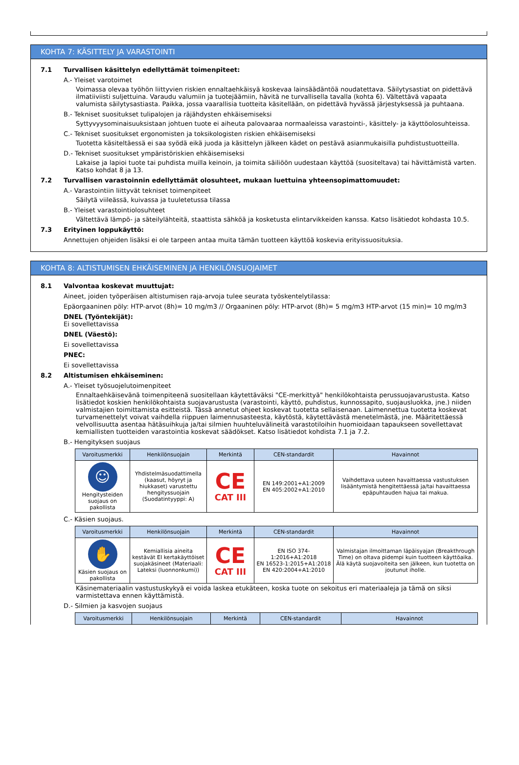KOHTA 7: KÄSITTELY JA VARASTOINTI
7.1 Turvallisen käsittelyn edellyttämät toimenpiteet:
A.- Yleiset varotoimet
Voimassa olevaa työhön liittyvien riskien ennaltaehkäisyä koskevaa lainsäädäntöä noudatettava. Säilytysastiat on pidettävä ilmatiiviisti suljettuina. Varaudu valumiin ja tuotejäämiin, hävitä ne turvallisella tavalla (kohta 6). Vältettävä vapaata valumista säilytysastiasta. Paikka, jossa vaarallisia tuotteita käsitellään, on pidettävä hyvässä järjestyksessä ja puhtaana.
B.- Tekniset suositukset tulipalojen ja räjähdysten ehkäisemiseksi
Syttyvyysominaisuuksistaan johtuen tuote ei aiheuta palovaaraa normaaleissa varastointi-, käsittely- ja käyttöolosuhteissa.
C.- Tekniset suositukset ergonomisten ja toksikologisten riskien ehkäisemiseksi
Tuotetta käsiteltäessä ei saa syödä eikä juoda ja käsittelyn jälkeen kädet on pestävä asianmukaisilla puhdistustuotteilla.
D.- Tekniset suositukset ympäristöriskien ehkäisemiseksi
Lakaise ja lapioi tuote tai puhdista muilla keinoin, ja toimita säiliöön uudestaan käyttöä (suositeltava) tai hävittämistä varten. Katso kohdat 8 ja 13.
7.2 Turvallisen varastoinnin edellyttämät olosuhteet, mukaan luettuina yhteensopimattomuudet:
A.- Varastointiin liittyvät tekniset toimenpiteet
Säilytä viileässä, kuivassa ja tuuletetussa tilassa
B.- Yleiset varastointiolosuhteet
Vältettävä lämpö- ja säteilylähteitä, staattista sähköä ja kosketusta elintarvikkeiden kanssa. Katso lisätiedot kohdasta 10.5.
7.3 Erityinen loppukäyttö:
Annettujen ohjeiden lisäksi ei ole tarpeen antaa muita tämän tuotteen käyttöä koskevia erityissuosituksia.
KOHTA 8: ALTISTUMISEN EHKÄISEMINEN JA HENKILÖNSUOJAIMET
8.1 Valvontaa koskevat muuttujat:
Aineet, joiden työperäisen altistumisen raja-arvoja tulee seurata työskentelytilassa:
Epäorgaaninen pöly: HTP-arvot (8h)= 10 mg/m3 // Orgaaninen pöly: HTP-arvot (8h)= 5 mg/m3 HTP-arvot (15 min)= 10 mg/m3
DNEL (Työntekijät):
Ei sovellettavissa
DNEL (Väestö):
Ei sovellettavissa
PNEC:
Ei sovellettavissa
8.2 Altistumisen ehkäiseminen:
A.- Yleiset työsuojelutoimenpiteet
Ennaltaehkäisevänä toimenpiteenä suositellaan käytettäväksi "CE-merkittyä" henkilökohtaista perussuojavarustusta. Katso lisätiedot koskien henkilökohtaista suojavarustusta (varastointi, käyttö, puhdistus, kunnossapito, suojausluokka, jne.) niiden valmistajien toimittamista esitteistä. Tässä annetut ohjeet koskevat tuotetta sellaisenaan. Laimennettua tuotetta koskevat turvamenettelyt voivat vaihdella riippuen laimennusasteesta, käytöstä, käytettävästä menetelmästä, jne. Määritettäessä velvollisuutta asentaa hätäsuihkuja ja/tai silmien huuhteluvälineitä varastotiloihin huomioidaan tapaukseen sovellettavat kemiallisten tuotteiden varastointia koskevat säädökset. Katso lisätiedot kohdista 7.1 ja 7.2.
B.- Hengityksen suojaus
| Varoitusmerkki | Henkilönsuojain | Merkintä | CEN-standardit | Havainnot |
| --- | --- | --- | --- | --- |
| ☺ Hengitysteiden suojaus on pakollista | Yhdistelmäsuodattimella (kaasut, höyryt ja hiukkaset) varustettu hengityssuojain (Suodatintyyppi: A) | CE CAT III | EN 149:2001+A1:2009 EN 405:2002+A1:2010 | Vaihdettava uuteen havaittaessa vastustuksen lisääntymistä hengitettäessä ja/tai havaittaessa epäpuhtauden hajua tai makua. |
C.- Käsien suojaus.
| Varoitusmerkki | Henkilönsuojain | Merkintä | CEN-standardit | Havainnot |
| --- | --- | --- | --- | --- |
| ✋ Käsien suojaus on pakollista | Kemiallisia aineita kestävät EI kertakäyttöiset suojakäsineet (Materiaali: Lateksi (luonnonkumi)) | CE CAT III | EN ISO 374-1:2016+A1:2018 EN 16523-1:2015+A1:2018 EN 420:2004+A1:2010 | Valmistajan ilmoittaman läpäisyajan (Breakthrough Time) on oltava pidempi kuin tuotteen käyttöaika. Älä käytä suojavoiteita sen jälkeen, kun tuotetta on joutunut iholle. |
Käsinemateriaalin vastustuskykyä ei voida laskea etukäteen, koska tuote on sekoitus eri materiaaleja ja tämä on siksi varmistettava ennen käyttämistä.
D.- Silmien ja kasvojen suojaus
| Varoitusmerkki | Henkilönsuojain | Merkintä | CEN-standardit | Havainnot |
| --- | --- | --- | --- | --- |